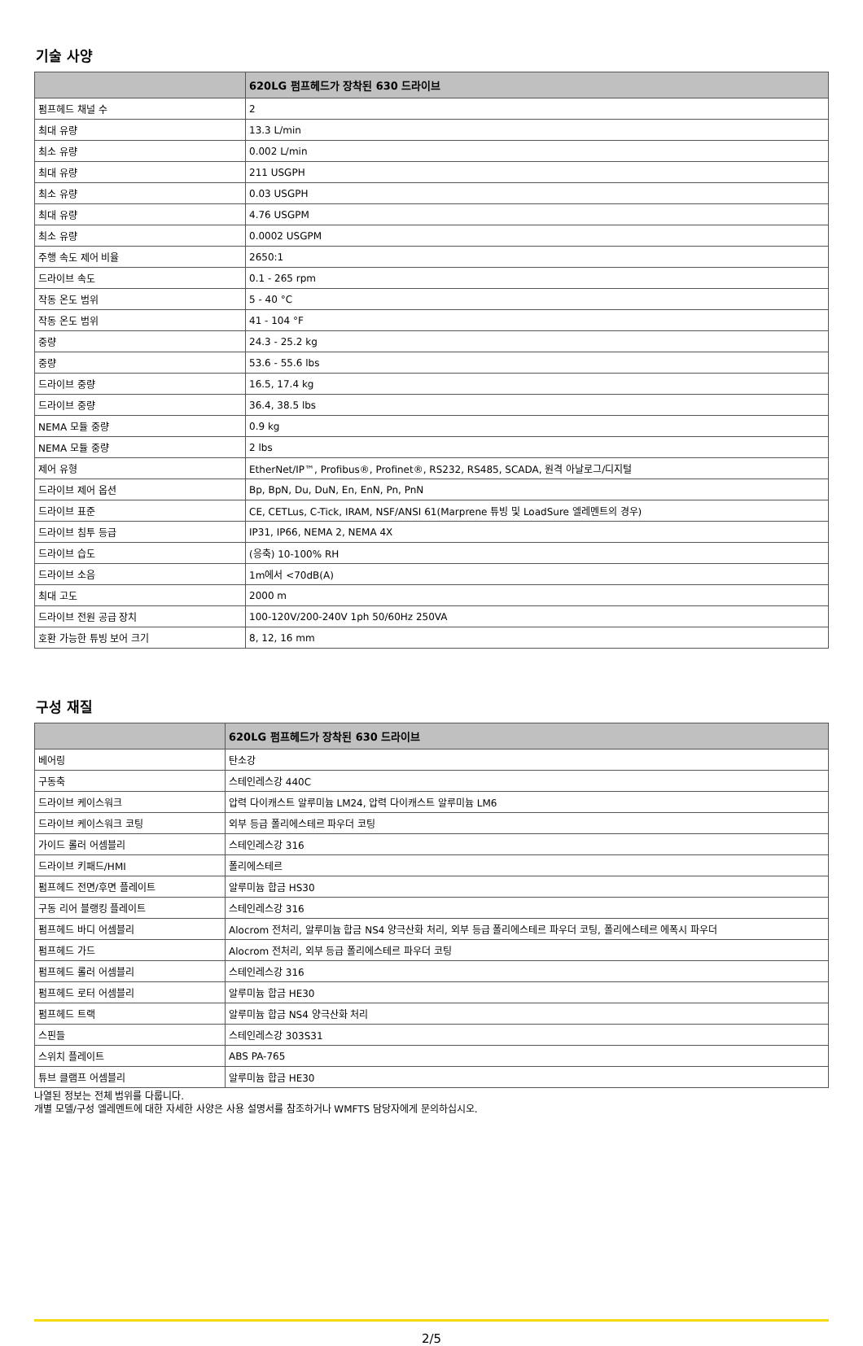기술 사양
| | 620LG 펌프헤드가 장착된 630 드라이브 |
| --- | --- |
| 펌프헤드 채널 수 | 2 |
| 최대 유량 | 13.3 L/min |
| 최소 유량 | 0.002 L/min |
| 최대 유량 | 211 USGPH |
| 최소 유량 | 0.03 USGPH |
| 최대 유량 | 4.76 USGPM |
| 최소 유량 | 0.0002 USGPM |
| 주행 속도 제어 비율 | 2650:1 |
| 드라이브 속도 | 0.1 - 265 rpm |
| 작동 온도 범위 | 5 - 40 °C |
| 작동 온도 범위 | 41 - 104 °F |
| 중량 | 24.3 - 25.2 kg |
| 중량 | 53.6 - 55.6 lbs |
| 드라이브 중량 | 16.5, 17.4 kg |
| 드라이브 중량 | 36.4, 38.5 lbs |
| NEMA 모듈 중량 | 0.9 kg |
| NEMA 모듈 중량 | 2 lbs |
| 제어 유형 | EtherNet/IP™, Profibus®, Profinet®, RS232, RS485, SCADA, 원격 아날로그/디지털 |
| 드라이브 제어 옵션 | Bp, BpN, Du, DuN, En, EnN, Pn, PnN |
| 드라이브 표준 | CE, CETLus, C-Tick, IRAM, NSF/ANSI 61(Marprene 튜빙 및 LoadSure 엘레멘트의 경우) |
| 드라이브 침투 등급 | IP31, IP66, NEMA 2, NEMA 4X |
| 드라이브 습도 | (응축) 10-100% RH |
| 드라이브 소음 | 1m에서 <70dB(A) |
| 최대 고도 | 2000 m |
| 드라이브 전원 공급 장치 | 100-120V/200-240V 1ph 50/60Hz 250VA |
| 호환 가능한 튜빙 보어 크기 | 8, 12, 16 mm |
구성 재질
| | 620LG 펌프헤드가 장착된 630 드라이브 |
| --- | --- |
| 베어링 | 탄소강 |
| 구동축 | 스테인레스강 440C |
| 드라이브 케이스워크 | 압력 다이캐스트 알루미늄 LM24, 압력 다이캐스트 알루미늄 LM6 |
| 드라이브 케이스워크 코팅 | 외부 등급 폴리에스테르 파우더 코팅 |
| 가이드 롤러 어셈블리 | 스테인레스강 316 |
| 드라이브 키패드/HMI | 폴리에스테르 |
| 펌프헤드 전면/후면 플레이트 | 알루미늄 합금 HS30 |
| 구동 리어 블랭킹 플레이트 | 스테인레스강 316 |
| 펌프헤드 바디 어셈블리 | Alocrom 전처리, 알루미늄 합금 NS4 양극산화 처리, 외부 등급 폴리에스테르 파우더 코팅, 폴리에스테르 에폭시 파우더 |
| 펌프헤드 가드 | Alocrom 전처리, 외부 등급 폴리에스테르 파우더 코팅 |
| 펌프헤드 롤러 어셈블리 | 스테인레스강 316 |
| 펌프헤드 로터 어셈블리 | 알루미늄 합금 HE30 |
| 펌프헤드 트랙 | 알루미늄 합금 NS4 양극산화 처리 |
| 스핀들 | 스테인레스강 303S31 |
| 스위치 플레이트 | ABS PA-765 |
| 튜브 클램프 어셈블리 | 알루미늄 합금 HE30 |
나열된 정보는 전체 범위를 다룹니다.
개별 모델/구성 엘레멘트에 대한 자세한 사양은 사용 설명서를 참조하거나 WMFTS 담당자에게 문의하십시오.
2/5